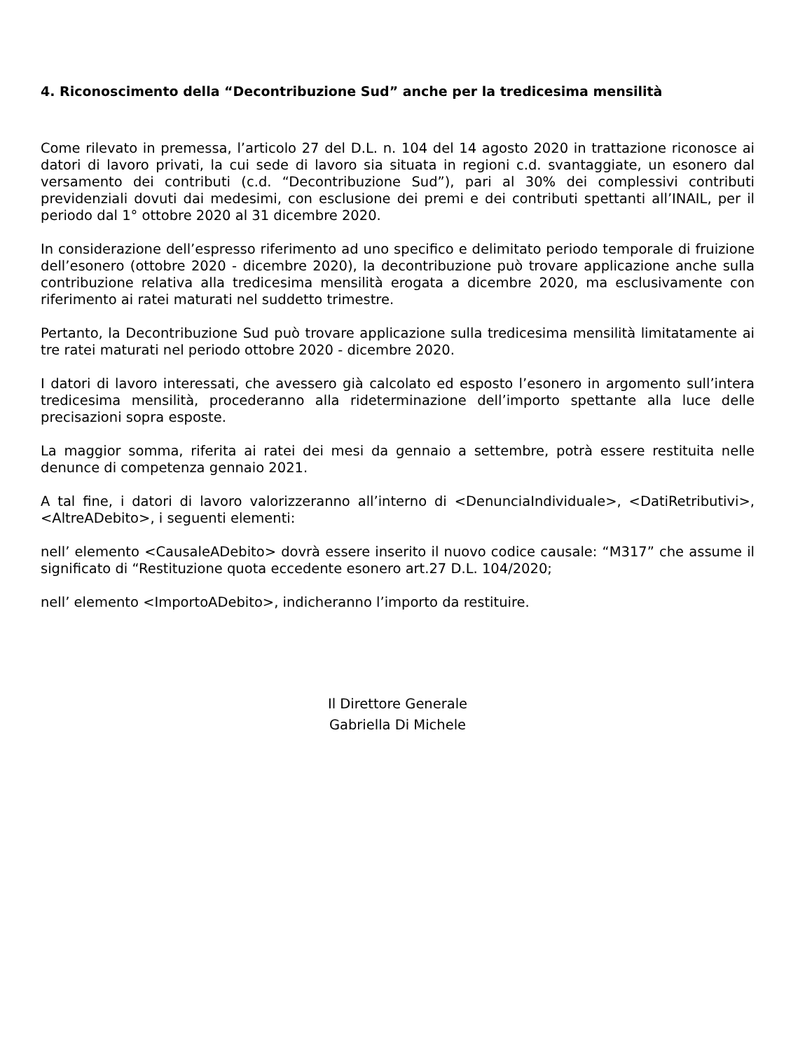4. Riconoscimento della “Decontribuzione Sud” anche per la tredicesima mensilità
Come rilevato in premessa, l’articolo 27 del D.L. n. 104 del 14 agosto 2020 in trattazione riconosce ai datori di lavoro privati, la cui sede di lavoro sia situata in regioni c.d. svantaggiate, un esonero dal versamento dei contributi (c.d. “Decontribuzione Sud”), pari al 30% dei complessivi contributi previdenziali dovuti dai medesimi, con esclusione dei premi e dei contributi spettanti all’INAIL, per il periodo dal 1° ottobre 2020 al 31 dicembre 2020.
In considerazione dell’espresso riferimento ad uno specifico e delimitato periodo temporale di fruizione dell’esonero (ottobre 2020 - dicembre 2020), la decontribuzione può trovare applicazione anche sulla contribuzione relativa alla tredicesima mensilità erogata a dicembre 2020, ma esclusivamente con riferimento ai ratei maturati nel suddetto trimestre.
Pertanto, la Decontribuzione Sud può trovare applicazione sulla tredicesima mensilità limitatamente ai tre ratei maturati nel periodo ottobre 2020 - dicembre 2020.
I datori di lavoro interessati, che avessero già calcolato ed esposto l’esonero in argomento sull’intera tredicesima mensilità, procederanno alla rideterminazione dell’importo spettante alla luce delle precisazioni sopra esposte.
La maggior somma, riferita ai ratei dei mesi da gennaio a settembre, potrà essere restituita nelle denunce di competenza gennaio 2021.
A tal fine, i datori di lavoro valorizzeranno all’interno di <DenunciaIndividuale>, <DatiRetributivi>, <AltreADebito>, i seguenti elementi:
nell’ elemento <CausaleADebito> dovrà essere inserito il nuovo codice causale: “M317” che assume il significato di “Restituzione quota eccedente esonero art.27 D.L. 104/2020;
nell’ elemento <ImportoADebito>, indicheranno l’importo da restituire.
Il Direttore Generale
Gabriella Di Michele